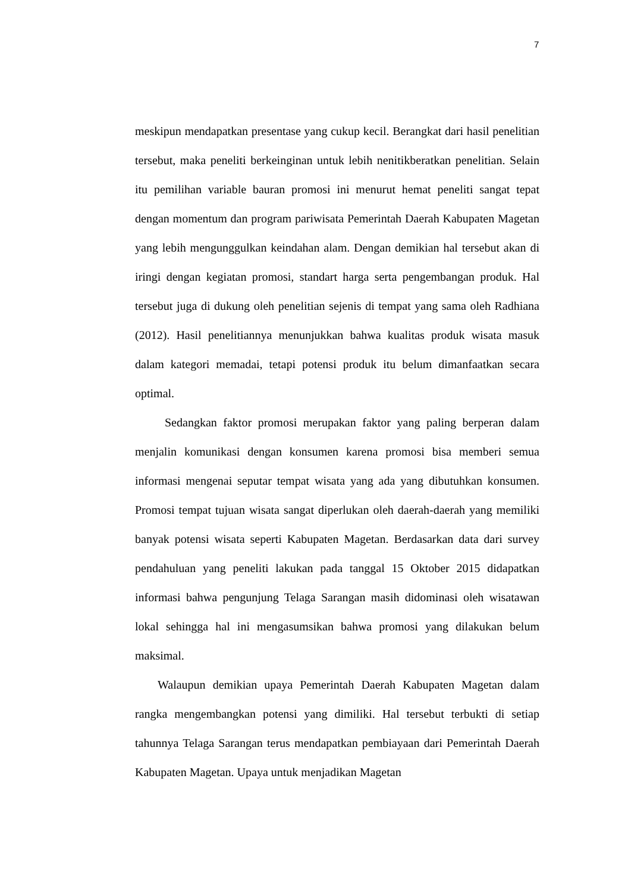7
meskipun mendapatkan presentase yang cukup kecil. Berangkat dari hasil penelitian tersebut, maka peneliti berkeinginan untuk lebih nenitikberatkan penelitian. Selain itu pemilihan variable bauran promosi ini menurut hemat peneliti sangat tepat dengan momentum dan program pariwisata Pemerintah Daerah Kabupaten Magetan yang lebih mengunggulkan keindahan alam. Dengan demikian hal tersebut akan di iringi dengan kegiatan promosi, standart harga serta pengembangan produk. Hal tersebut juga di dukung oleh penelitian sejenis di tempat yang sama oleh Radhiana (2012). Hasil penelitiannya menunjukkan bahwa kualitas produk wisata masuk dalam kategori memadai, tetapi potensi produk itu belum dimanfaatkan secara optimal.
Sedangkan faktor promosi merupakan faktor yang paling berperan dalam menjalin komunikasi dengan konsumen karena promosi bisa memberi semua informasi mengenai seputar tempat wisata yang ada yang dibutuhkan konsumen. Promosi tempat tujuan wisata sangat diperlukan oleh daerah-daerah yang memiliki banyak potensi wisata seperti Kabupaten Magetan. Berdasarkan data dari survey pendahuluan yang peneliti lakukan pada tanggal 15 Oktober 2015 didapatkan informasi bahwa pengunjung Telaga Sarangan masih didominasi oleh wisatawan lokal sehingga hal ini mengasumsikan bahwa promosi yang dilakukan belum maksimal.
Walaupun demikian upaya Pemerintah Daerah Kabupaten Magetan dalam rangka mengembangkan potensi yang dimiliki. Hal tersebut terbukti di setiap tahunnya Telaga Sarangan terus mendapatkan pembiayaan dari Pemerintah Daerah Kabupaten Magetan. Upaya untuk menjadikan Magetan